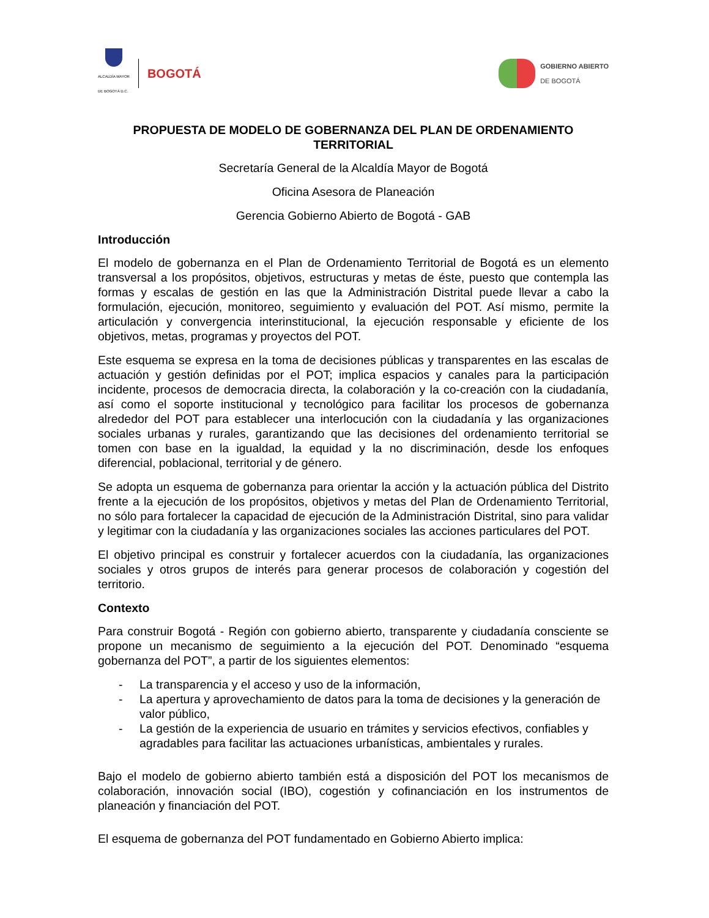ALCALDÍA MAYOR
DE BOGOTÁ D.C.
BOGOTÁ
GOBIERNO ABIERTO
DE BOGOTÁ
PROPUESTA DE MODELO DE GOBERNANZA DEL PLAN DE ORDENAMIENTO TERRITORIAL
Secretaría General de la Alcaldía Mayor de Bogotá
Oficina Asesora de Planeación
Gerencia Gobierno Abierto de Bogotá - GAB
Introducción
El modelo de gobernanza en el Plan de Ordenamiento Territorial de Bogotá es un elemento transversal a los propósitos, objetivos, estructuras y metas de éste, puesto que contempla las formas y escalas de gestión en las que la Administración Distrital puede llevar a cabo la formulación, ejecución, monitoreo, seguimiento y evaluación del POT. Así mismo, permite la articulación y convergencia interinstitucional, la ejecución responsable y eficiente de los objetivos, metas, programas y proyectos del POT.
Este esquema se expresa en la toma de decisiones públicas y transparentes en las escalas de actuación y gestión definidas por el POT; implica espacios y canales para la participación incidente, procesos de democracia directa, la colaboración y la co-creación con la ciudadanía, así como el soporte institucional y tecnológico para facilitar los procesos de gobernanza alrededor del POT para establecer una interlocución con la ciudadanía y las organizaciones sociales urbanas y rurales, garantizando que las decisiones del ordenamiento territorial se tomen con base en la igualdad, la equidad y la no discriminación, desde los enfoques diferencial, poblacional, territorial y de género.
Se adopta un esquema de gobernanza para orientar la acción y la actuación pública del Distrito frente a la ejecución de los propósitos, objetivos y metas del Plan de Ordenamiento Territorial, no sólo para fortalecer la capacidad de ejecución de la Administración Distrital, sino para validar y legitimar con la ciudadanía y las organizaciones sociales las acciones particulares del POT.
El objetivo principal es construir y fortalecer acuerdos con la ciudadanía, las organizaciones sociales y otros grupos de interés para generar procesos de colaboración y cogestión del territorio.
Contexto
Para construir Bogotá - Región con gobierno abierto, transparente y ciudadanía consciente se propone un mecanismo de seguimiento a la ejecución del POT. Denominado “esquema gobernanza del POT”, a partir de los siguientes elementos:
- La transparencia y el acceso y uso de la información,
- La apertura y aprovechamiento de datos para la toma de decisiones y la generación de valor público,
- La gestión de la experiencia de usuario en trámites y servicios efectivos, confiables y agradables para facilitar las actuaciones urbanísticas, ambientales y rurales.
Bajo el modelo de gobierno abierto también está a disposición del POT los mecanismos de colaboración, innovación social (IBO), cogestión y cofinanciación en los instrumentos de planeación y financiación del POT.
El esquema de gobernanza del POT fundamentado en Gobierno Abierto implica: